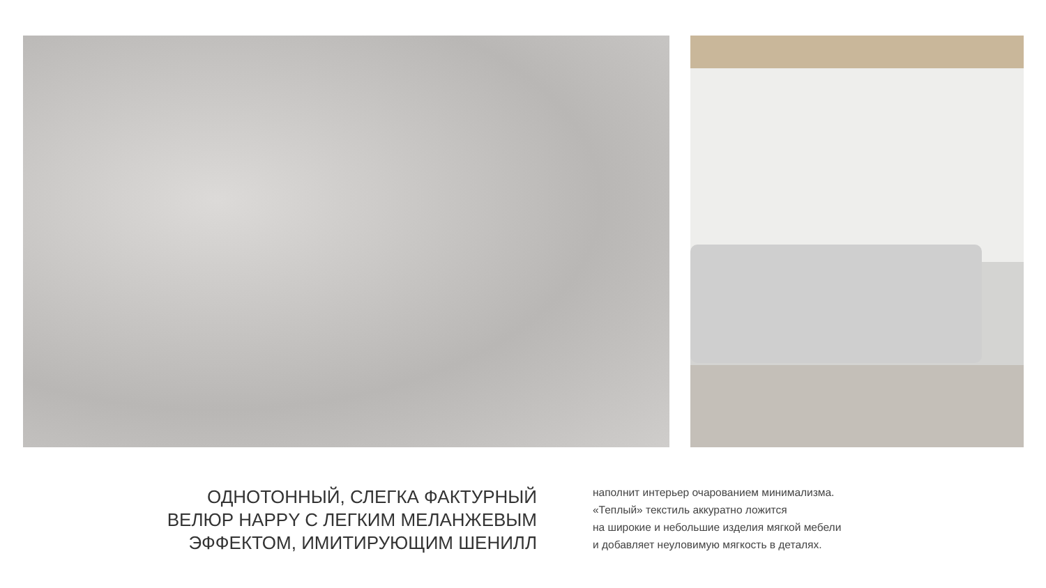ОДНОТОННЫЙ, СЛЕГКА ФАКТУРНЫЙ
ВЕЛЮР HAPPY С ЛЕГКИМ МЕЛАНЖЕВЫМ
ЭФФЕКТОМ, ИМИТИРУЮЩИМ ШЕНИЛЛ
наполнит интерьер очарованием минимализма.
«Теплый» текстиль аккуратно ложится
на широкие и небольшие изделия мягкой мебели
и добавляет неуловимую мягкость в деталях.